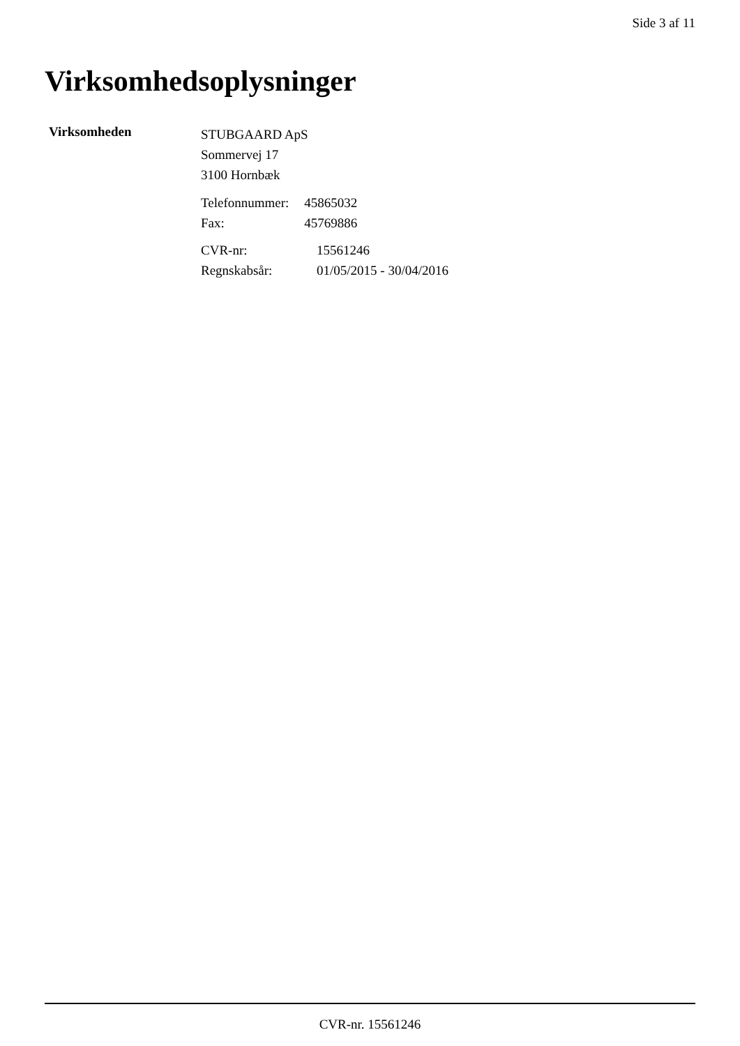Side 3 af 11
Virksomhedsoplysninger
Virksomheden
STUBGAARD ApS
Sommervej 17
3100 Hornbæk
| Telefonnummer: | 45865032 |
| Fax: | 45769886 |
| CVR-nr: | 15561246 |
| Regnskabsår: | 01/05/2015 - 30/04/2016 |
CVR-nr. 15561246